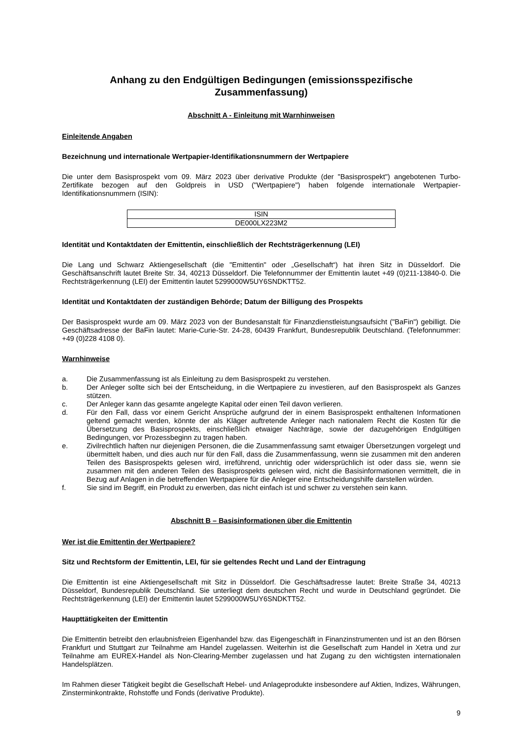Anhang zu den Endgültigen Bedingungen (emissionsspezifische Zusammenfassung)
Abschnitt A - Einleitung mit Warnhinweisen
Einleitende Angaben
Bezeichnung und internationale Wertpapier-Identifikationsnummern der Wertpapiere
Die unter dem Basisprospekt vom 09. März 2023 über derivative Produkte (der "Basisprospekt") angebotenen Turbo-Zertifikate bezogen auf den Goldpreis in USD ("Wertpapiere") haben folgende internationale Wertpapier-Identifikationsnummern (ISIN):
| ISIN |
| DE000LX223M2 |
Identität und Kontaktdaten der Emittentin, einschließlich der Rechtsträgerkennung (LEI)
Die Lang und Schwarz Aktiengesellschaft (die "Emittentin" oder „Gesellschaft“) hat ihren Sitz in Düsseldorf. Die Geschäftsanschrift lautet Breite Str. 34, 40213 Düsseldorf. Die Telefonnummer der Emittentin lautet +49 (0)211-13840-0. Die Rechtsträgerkennung (LEI) der Emittentin lautet 5299000W5UY6SNDKTT52.
Identität und Kontaktdaten der zuständigen Behörde; Datum der Billigung des Prospekts
Der Basisprospekt wurde am 09. März 2023 von der Bundesanstalt für Finanzdienstleistungsaufsicht ("BaFin") gebilligt. Die Geschäftsadresse der BaFin lautet: Marie-Curie-Str. 24-28, 60439 Frankfurt, Bundesrepublik Deutschland. (Telefonnummer: +49 (0)228 4108 0).
Warnhinweise
a. Die Zusammenfassung ist als Einleitung zu dem Basisprospekt zu verstehen.
b. Der Anleger sollte sich bei der Entscheidung, in die Wertpapiere zu investieren, auf den Basisprospekt als Ganzes stützen.
c. Der Anleger kann das gesamte angelegte Kapital oder einen Teil davon verlieren.
d. Für den Fall, dass vor einem Gericht Ansprüche aufgrund der in einem Basisprospekt enthaltenen Informationen geltend gemacht werden, könnte der als Kläger auftretende Anleger nach nationalem Recht die Kosten für die Übersetzung des Basisprospekts, einschließlich etwaiger Nachträge, sowie der dazugehörigen Endgültigen Bedingungen, vor Prozessbeginn zu tragen haben.
e. Zivilrechtlich haften nur diejenigen Personen, die die Zusammenfassung samt etwaiger Übersetzungen vorgelegt und übermittelt haben, und dies auch nur für den Fall, dass die Zusammenfassung, wenn sie zusammen mit den anderen Teilen des Basisprospekts gelesen wird, irreführend, unrichtig oder widersprüchlich ist oder dass sie, wenn sie zusammen mit den anderen Teilen des Basisprospekts gelesen wird, nicht die Basisinformationen vermittelt, die in Bezug auf Anlagen in die betreffenden Wertpapiere für die Anleger eine Entscheidungshilfe darstellen würden.
f. Sie sind im Begriff, ein Produkt zu erwerben, das nicht einfach ist und schwer zu verstehen sein kann.
Abschnitt B – Basisinformationen über die Emittentin
Wer ist die Emittentin der Wertpapiere?
Sitz und Rechtsform der Emittentin, LEI, für sie geltendes Recht und Land der Eintragung
Die Emittentin ist eine Aktiengesellschaft mit Sitz in Düsseldorf. Die Geschäftsadresse lautet: Breite Straße 34, 40213 Düsseldorf, Bundesrepublik Deutschland. Sie unterliegt dem deutschen Recht und wurde in Deutschland gegründet. Die Rechtsträgerkennung (LEI) der Emittentin lautet 5299000W5UY6SNDKTT52.
Haupttätigkeiten der Emittentin
Die Emittentin betreibt den erlaubnisfreien Eigenhandel bzw. das Eigengeschäft in Finanzinstrumenten und ist an den Börsen Frankfurt und Stuttgart zur Teilnahme am Handel zugelassen. Weiterhin ist die Gesellschaft zum Handel in Xetra und zur Teilnahme am EUREX-Handel als Non-Clearing-Member zugelassen und hat Zugang zu den wichtigsten internationalen Handelsplätzen.
Im Rahmen dieser Tätigkeit begibt die Gesellschaft Hebel- und Anlageprodukte insbesondere auf Aktien, Indizes, Währungen, Zinsterminkontrakte, Rohstoffe und Fonds (derivative Produkte).
9